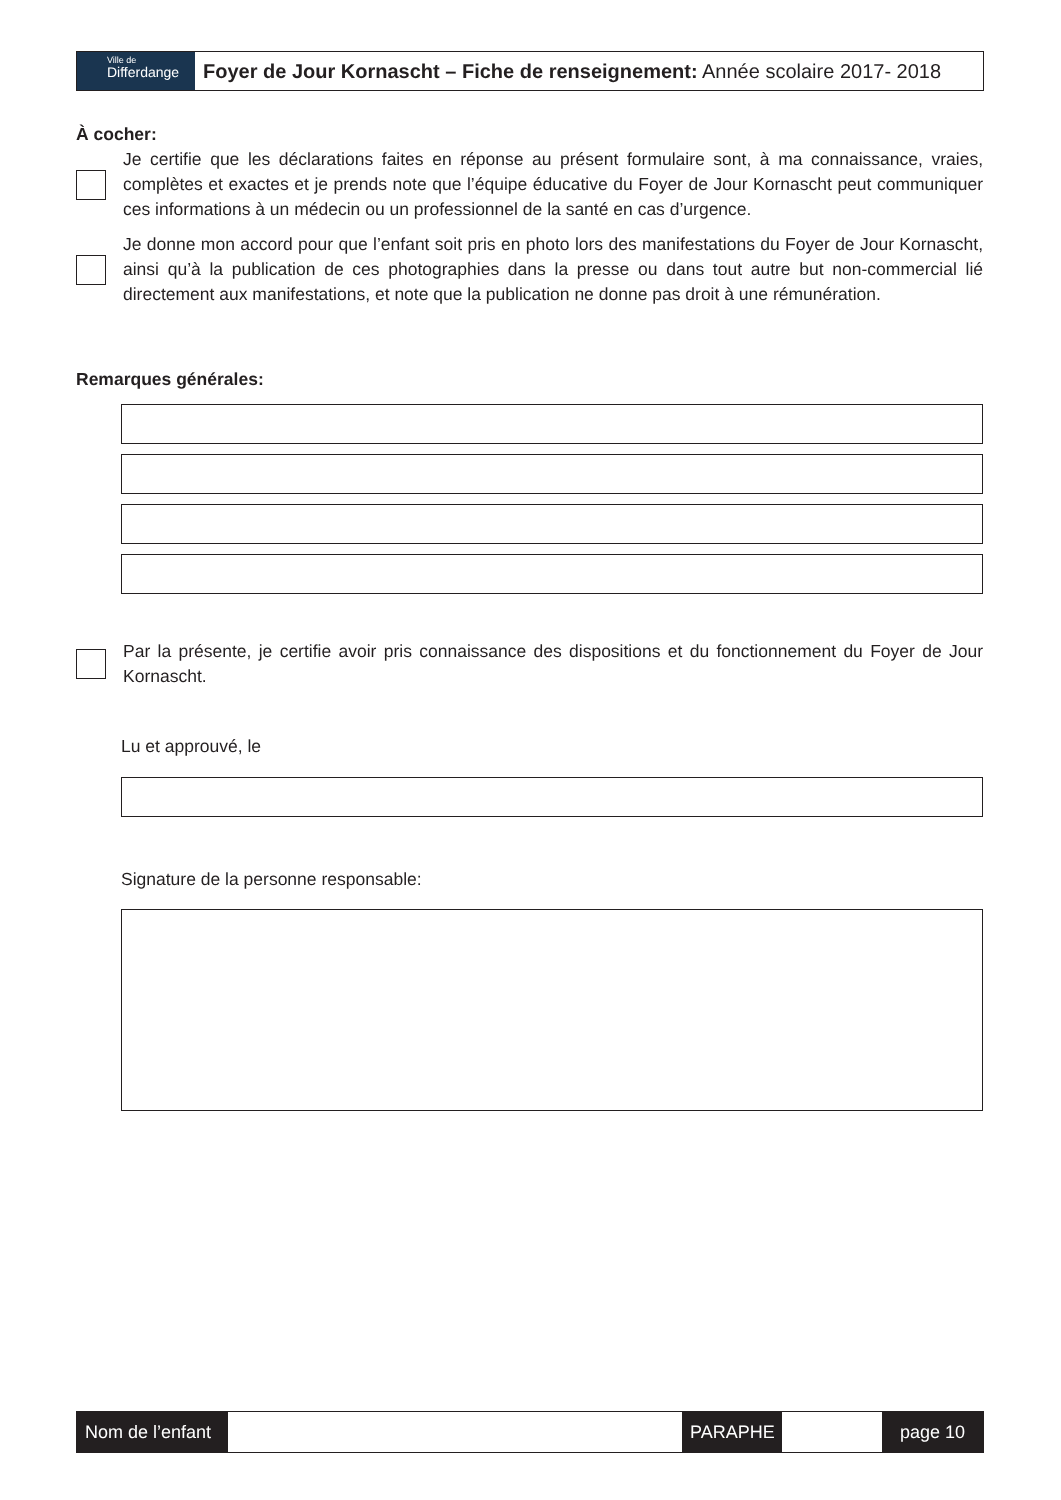Ville de
Differdange
Foyer de Jour Kornascht – Fiche de renseignement: Année scolaire 2017- 2018
À cocher:
Je certifie que les déclarations faites en réponse au présent formulaire sont, à ma connaissance, vraies, complètes et exactes et je prends note que l’équipe éducative du Foyer de Jour Kornascht peut communiquer ces informations à un médecin ou un professionnel de la santé en cas d’urgence.
Je donne mon accord pour que l’enfant soit pris en photo lors des manifestations du Foyer de Jour Kornascht, ainsi qu’à la publication de ces photographies dans la presse ou dans tout autre but non-commercial lié directement aux manifestations, et note que la publication ne donne pas droit à une rémunération.
Remarques générales:
Par la présente, je certifie avoir pris connaissance des dispositions et du fonctionnement du Foyer de Jour Kornascht.
Lu et approuvé, le
Signature de la personne responsable:
Nom de l’enfant
PARAPHE page 10